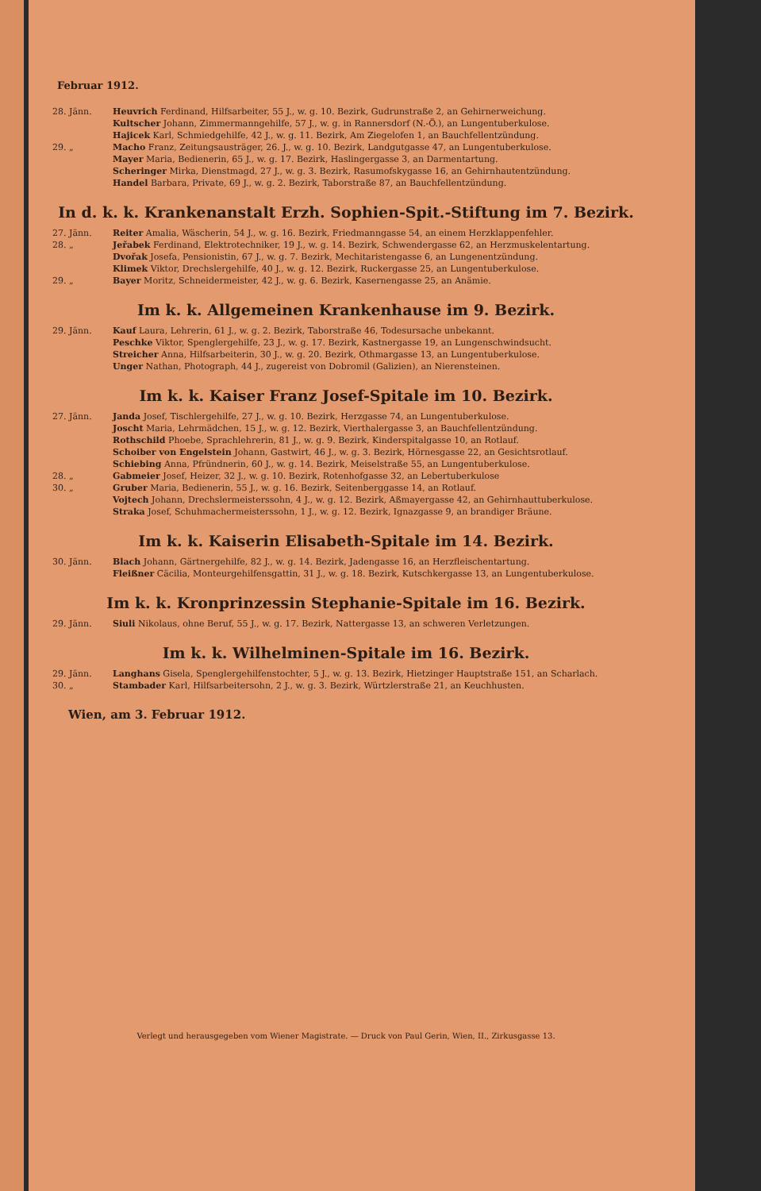Februar 1912.
28. Jänn. Heuvrich Ferdinand, Hilfsarbeiter, 55 J., w. g. 10. Bezirk, Gudrunstraße 2, an Gehirnerweichung.
Kultscher Johann, Zimmermanngehilfe, 57 J., w. g. in Rannersdorf (N.-Ö.), an Lungentuberkulose.
Hajicek Karl, Schmiedgehilfe, 42 J., w. g. 11. Bezirk, Am Ziegelofen 1, an Bauchfellentzündung.
29. „ Macho Franz, Zeitungsausträger, 26. J., w. g. 10. Bezirk, Landgutgasse 47, an Lungentuberkulose.
Mayer Maria, Bedienerin, 65 J., w. g. 17. Bezirk, Haslingergasse 3, an Darmentartung.
Scheringer Mirka, Dienstmagd, 27 J., w. g. 3. Bezirk, Rasumofskygasse 16, an Gehirnhautentzündung.
Handel Barbara, Private, 69 J., w. g. 2. Bezirk, Taborstraße 87, an Bauchfellentzündung.
In d. k. k. Krankenanstalt Erzh. Sophien-Spit.-Stiftung im 7. Bezirk.
27. Jänn. Reiter Amalia, Wäscherin, 54 J., w. g. 16. Bezirk, Friedmanngasse 54, an einem Herzklappenfehler.
28. „ Jeřabek Ferdinand, Elektrotechniker, 19 J., w. g. 14. Bezirk, Schwendergasse 62, an Herzmuskelentartung.
Dvořak Josefa, Pensionistin, 67 J., w. g. 7. Bezirk, Mechitaristengasse 6, an Lungenentzündung.
Klimek Viktor, Drechslergehilfe, 40 J., w. g. 12. Bezirk, Ruckergasse 25, an Lungentuberkulose.
29. „ Bayer Moritz, Schneidermeister, 42 J., w. g. 6. Bezirk, Kasernengasse 25, an Anämie.
Im k. k. Allgemeinen Krankenhause im 9. Bezirk.
29. Jänn. Kauf Laura, Lehrerin, 61 J., w. g. 2. Bezirk, Taborstraße 46, Todesursache unbekannt.
Peschke Viktor, Spenglergehilfe, 23 J., w. g. 17. Bezirk, Kastnergasse 19, an Lungenschwindsucht.
Streicher Anna, Hilfsarbeiterin, 30 J., w. g. 20. Bezirk, Othmargasse 13, an Lungentuberkulose.
Unger Nathan, Photograph, 44 J., zugereist von Dobromil (Galizien), an Nierensteinen.
Im k. k. Kaiser Franz Josef-Spitale im 10. Bezirk.
27. Jänn. Janda Josef, Tischlergehilfe, 27 J., w. g. 10. Bezirk, Herzgasse 74, an Lungentuberkulose.
Joscht Maria, Lehrmädchen, 15 J., w. g. 12. Bezirk, Vierthalergasse 3, an Bauchfellentzündung.
Rothschild Phoebe, Sprachlehrerin, 81 J., w. g. 9. Bezirk, Kinderspitalgasse 10, an Rotlauf.
Schoiber von Engelstein Johann, Gastwirt, 46 J., w. g. 3. Bezirk, Hörnesgasse 22, an Gesichtsrotlauf.
Schiebing Anna, Pfründnerin, 60 J., w. g. 14. Bezirk, Meiselstraße 55, an Lungentuberkulose.
28. „ Gabmeier Josef, Heizer, 32 J., w. g. 10. Bezirk, Rotenhofgasse 32, an Lebertuberkulose
30. „ Gruber Maria, Bedienerin, 55 J., w. g. 16. Bezirk, Seitenberggasse 14, an Rotlauf.
Vojtech Johann, Drechslermeisterssohn, 4 J., w. g. 12. Bezirk, Aßmayergasse 42, an Gehirnhauttuberkulose.
Straka Josef, Schuhmachermeisterssohn, 1 J., w. g. 12. Bezirk, Ignazgasse 9, an brandiger Bräune.
Im k. k. Kaiserin Elisabeth-Spitale im 14. Bezirk.
30. Jänn. Blach Johann, Gärtnergehilfe, 82 J., w. g. 14. Bezirk, Jadengasse 16, an Herzfleischentartung.
Fleißner Cäcilia, Monteurgehilfensgattin, 31 J., w. g. 18. Bezirk, Kutschkergasse 13, an Lungentuberkulose.
Im k. k. Kronprinzessin Stephanie-Spitale im 16. Bezirk.
29. Jänn. Siuli Nikolaus, ohne Beruf, 55 J., w. g. 17. Bezirk, Nattergasse 13, an schweren Verletzungen.
Im k. k. Wilhelminen-Spitale im 16. Bezirk.
29. Jänn. Langhans Gisela, Spenglergehilfenstochter, 5 J., w. g. 13. Bezirk, Hietzinger Hauptstraße 151, an Scharlach.
30. „ Stambader Karl, Hilfsarbeitersohn, 2 J., w. g. 3. Bezirk, Würtzlerstraße 21, an Keuchhusten.
Wien, am 3. Februar 1912.
Verlegt und herausgegeben vom Wiener Magistrate. — Druck von Paul Gerin, Wien, II., Zirkusgasse 13.